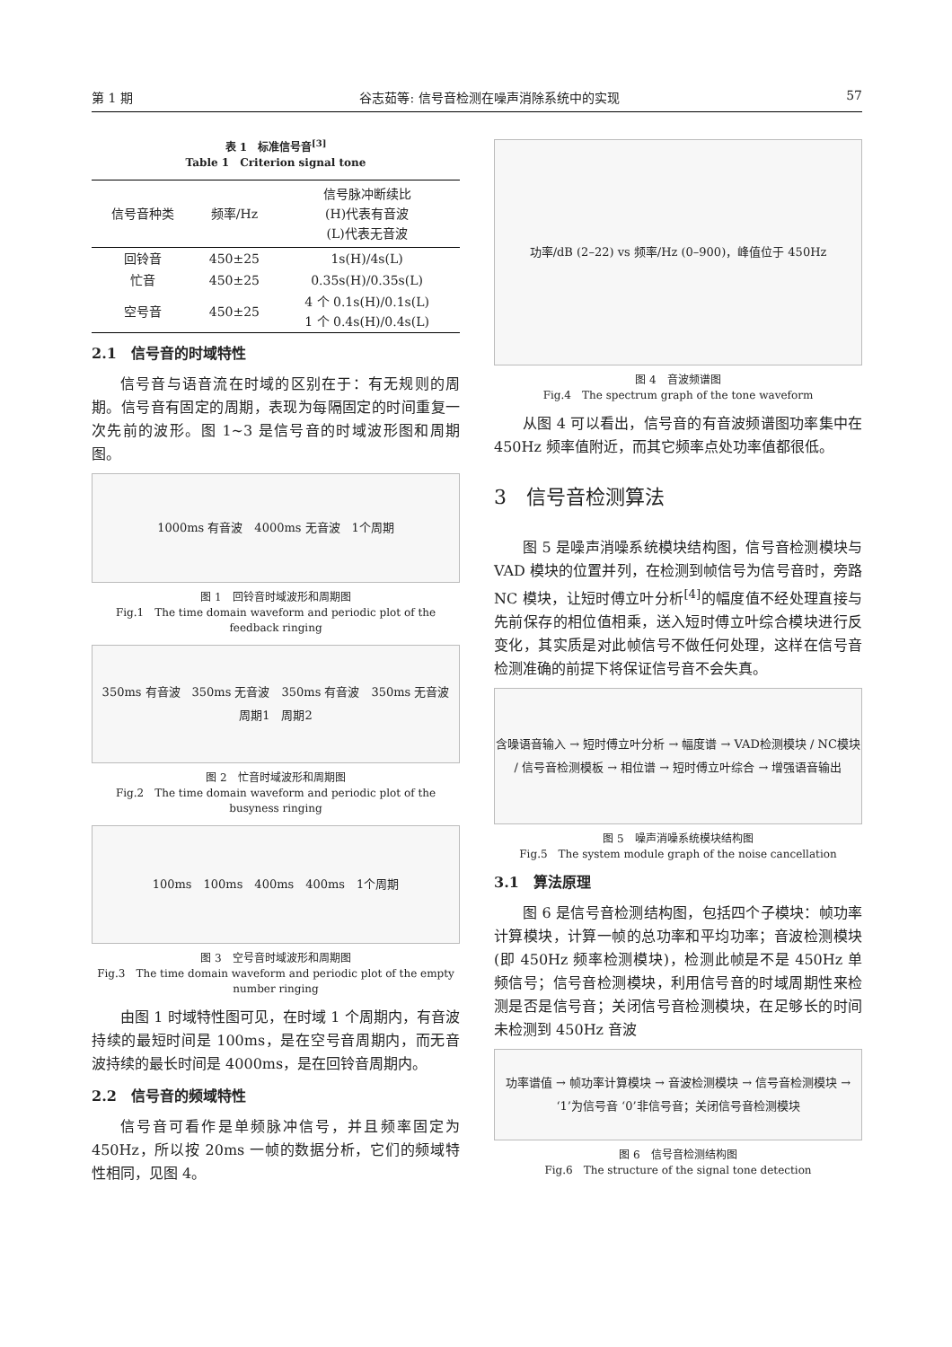第 1 期 谷志茹等: 信号音检测在噪声消除系统中的实现 57
表 1　标准信号音<sup>[3]</sup>
Table 1　Criterion signal tone
| 信号音种类 | 频率/Hz | 信号脉冲断续比 (H)代表有音波 (L)代表无音波 |
| --- | --- | --- |
| 回铃音 | 450±25 | 1s(H)/4s(L) |
| 忙音 | 450±25 | 0.35s(H)/0.35s(L) |
| 空号音 | 450±25 | 4 个 0.1s(H)/0.1s(L) 1 个 0.4s(H)/0.4s(L) |
2.1　信号音的时域特性
信号音与语音流在时域的区别在于：有无规则的周期。信号音有固定的周期，表现为每隔固定的时间重复一次先前的波形。图 1~3 是信号音的时域波形图和周期图。
1000ms 有音波　4000ms 无音波　1个周期
图 1　回铃音时域波形和周期图
Fig.1　The time domain waveform and periodic plot of the feedback ringing
350ms 有音波　350ms 无音波　350ms 有音波　350ms 无音波　周期1　周期2
图 2　忙音时域波形和周期图
Fig.2　The time domain waveform and periodic plot of the busyness ringing
100ms　100ms　400ms　400ms　1个周期
图 3　空号音时域波形和周期图
Fig.3　The time domain waveform and periodic plot of the empty number ringing
由图 1 时域特性图可见，在时域 1 个周期内，有音波持续的最短时间是 100ms，是在空号音周期内，而无音波持续的最长时间是 4000ms，是在回铃音周期内。
2.2　信号音的频域特性
信号音可看作是单频脉冲信号，并且频率固定为 450Hz，所以按 20ms 一帧的数据分析，它们的频域特性相同，见图 4。
功率/dB (2–22) vs 频率/Hz (0–900)，峰值位于 450Hz
图 4　音波频谱图
Fig.4　The spectrum graph of the tone waveform
从图 4 可以看出，信号音的有音波频谱图功率集中在 450Hz 频率值附近，而其它频率点处功率值都很低。
3　信号音检测算法
图 5 是噪声消噪系统模块结构图，信号音检测模块与 VAD 模块的位置并列，在检测到帧信号为信号音时，旁路 NC 模块，让短时傅立叶分析<sup>[4]</sup>的幅度值不经处理直接与先前保存的相位值相乘，送入短时傅立叶综合模块进行反变化，其实质是对此帧信号不做任何处理，这样在信号音检测准确的前提下将保证信号音不会失真。
含噪语音输入 → 短时傅立叶分析 → 幅度谱 → VAD检测模块 / NC模块 / 信号音检测模板 → 相位谱 → 短时傅立叶综合 → 增强语音输出
图 5　噪声消噪系统模块结构图
Fig.5　The system module graph of the noise cancellation
3.1　算法原理
图 6 是信号音检测结构图，包括四个子模块：帧功率计算模块，计算一帧的总功率和平均功率；音波检测模块(即 450Hz 频率检测模块)，检测此帧是不是 450Hz 单频信号；信号音检测模块，利用信号音的时域周期性来检测是否是信号音；关闭信号音检测模块，在足够长的时间未检测到 450Hz 音波
功率谱值 → 帧功率计算模块 → 音波检测模块 → 信号音检测模块 → ‘1’为信号音 ‘0’非信号音；关闭信号音检测模块
图 6　信号音检测结构图
Fig.6　The structure of the signal tone detection